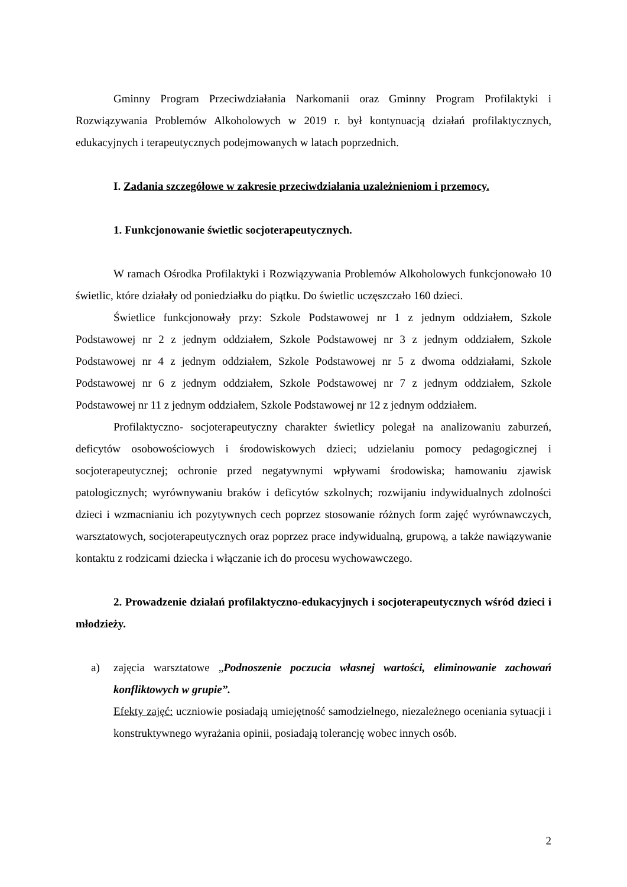Gminny Program Przeciwdziałania Narkomanii oraz Gminny Program Profilaktyki i Rozwiązywania Problemów Alkoholowych w 2019 r. był kontynuacją działań profilaktycznych, edukacyjnych i terapeutycznych podejmowanych w latach poprzednich.
I. Zadania szczegółowe w zakresie przeciwdziałania uzależnieniom i przemocy.
1. Funkcjonowanie świetlic socjoterapeutycznych.
W ramach Ośrodka Profilaktyki i Rozwiązywania Problemów Alkoholowych funkcjonowało 10 świetlic, które działały od poniedziałku do piątku. Do świetlic uczęszczało 160 dzieci.
Świetlice funkcjonowały przy: Szkole Podstawowej nr 1 z jednym oddziałem, Szkole Podstawowej nr 2 z jednym oddziałem, Szkole Podstawowej nr 3 z jednym oddziałem, Szkole Podstawowej nr 4 z jednym oddziałem, Szkole Podstawowej nr 5 z dwoma oddziałami, Szkole Podstawowej nr 6 z jednym oddziałem, Szkole Podstawowej nr 7 z jednym oddziałem, Szkole Podstawowej nr 11 z jednym oddziałem, Szkole Podstawowej nr 12 z jednym oddziałem.
Profilaktyczno- socjoterapeutyczny charakter świetlicy polegał na analizowaniu zaburzeń, deficytów osobowościowych i środowiskowych dzieci; udzielaniu pomocy pedagogicznej i socjoterapeutycznej; ochronie przed negatywnymi wpływami środowiska; hamowaniu zjawisk patologicznych; wyrównywaniu braków i deficytów szkolnych; rozwijaniu indywidualnych zdolności dzieci i wzmacnianiu ich pozytywnych cech poprzez stosowanie różnych form zajęć wyrównawczych, warsztatowych, socjoterapeutycznych oraz poprzez prace indywidualną, grupową, a także nawiązywanie kontaktu z rodzicami dziecka i włączanie ich do procesu wychowawczego.
2. Prowadzenie działań profilaktyczno-edukacyjnych i socjoterapeutycznych wśród dzieci i młodzieży.
a) zajęcia warsztatowe „Podnoszenie poczucia własnej wartości, eliminowanie zachowań konfliktowych w grupie”.
Efekty zajęć: uczniowie posiadają umiejętność samodzielnego, niezależnego oceniania sytuacji i konstruktywnego wyrażania opinii, posiadają tolerancję wobec innych osób.
2